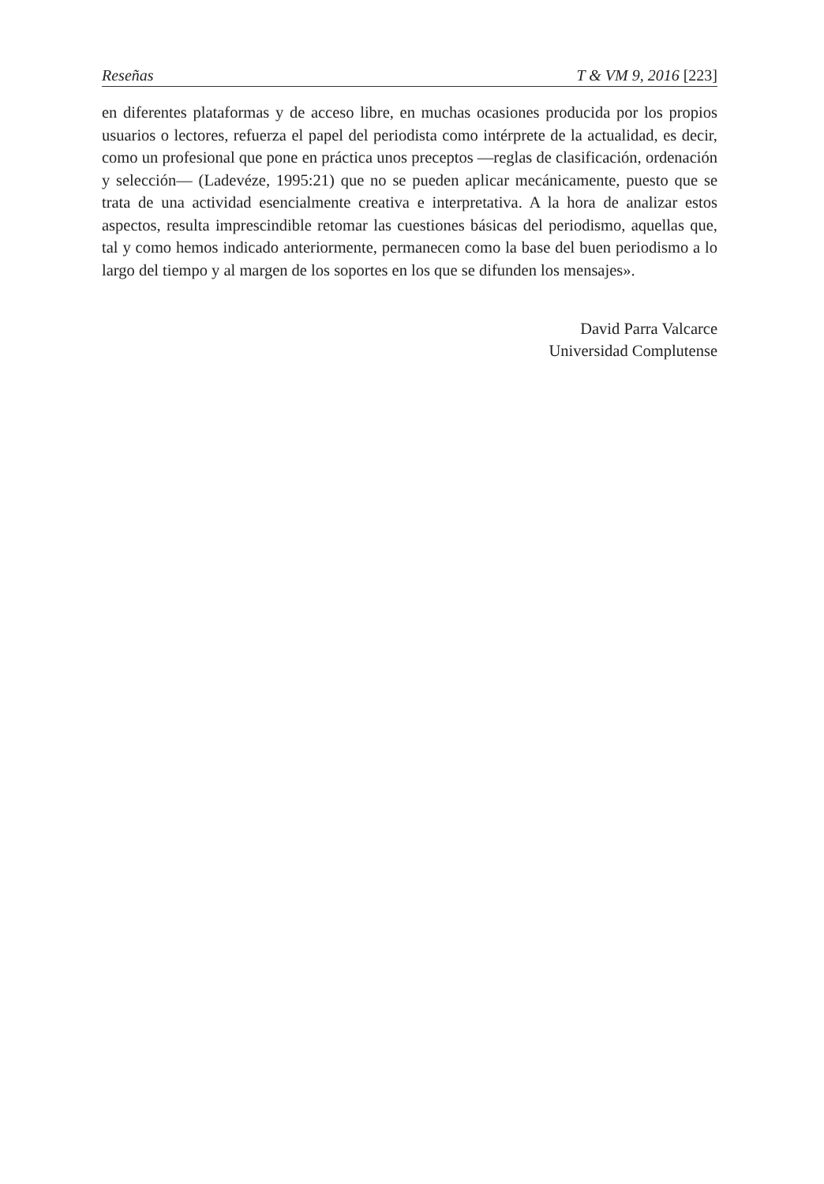Reseñas T & VM 9, 2016 [223]
en diferentes plataformas y de acceso libre, en muchas ocasiones producida por los propios usuarios o lectores, refuerza el papel del periodista como intérprete de la actualidad, es decir, como un profesional que pone en práctica unos preceptos —reglas de clasificación, ordenación y selección— (Ladevéze, 1995:21) que no se pueden aplicar mecánicamente, puesto que se trata de una actividad esencialmente creativa e interpretativa. A la hora de analizar estos aspectos, resulta imprescindible retomar las cuestiones básicas del periodismo, aquellas que, tal y como hemos indicado anteriormente, permanecen como la base del buen periodismo a lo largo del tiempo y al margen de los soportes en los que se difunden los mensajes».
David Parra Valcarce
Universidad Complutense